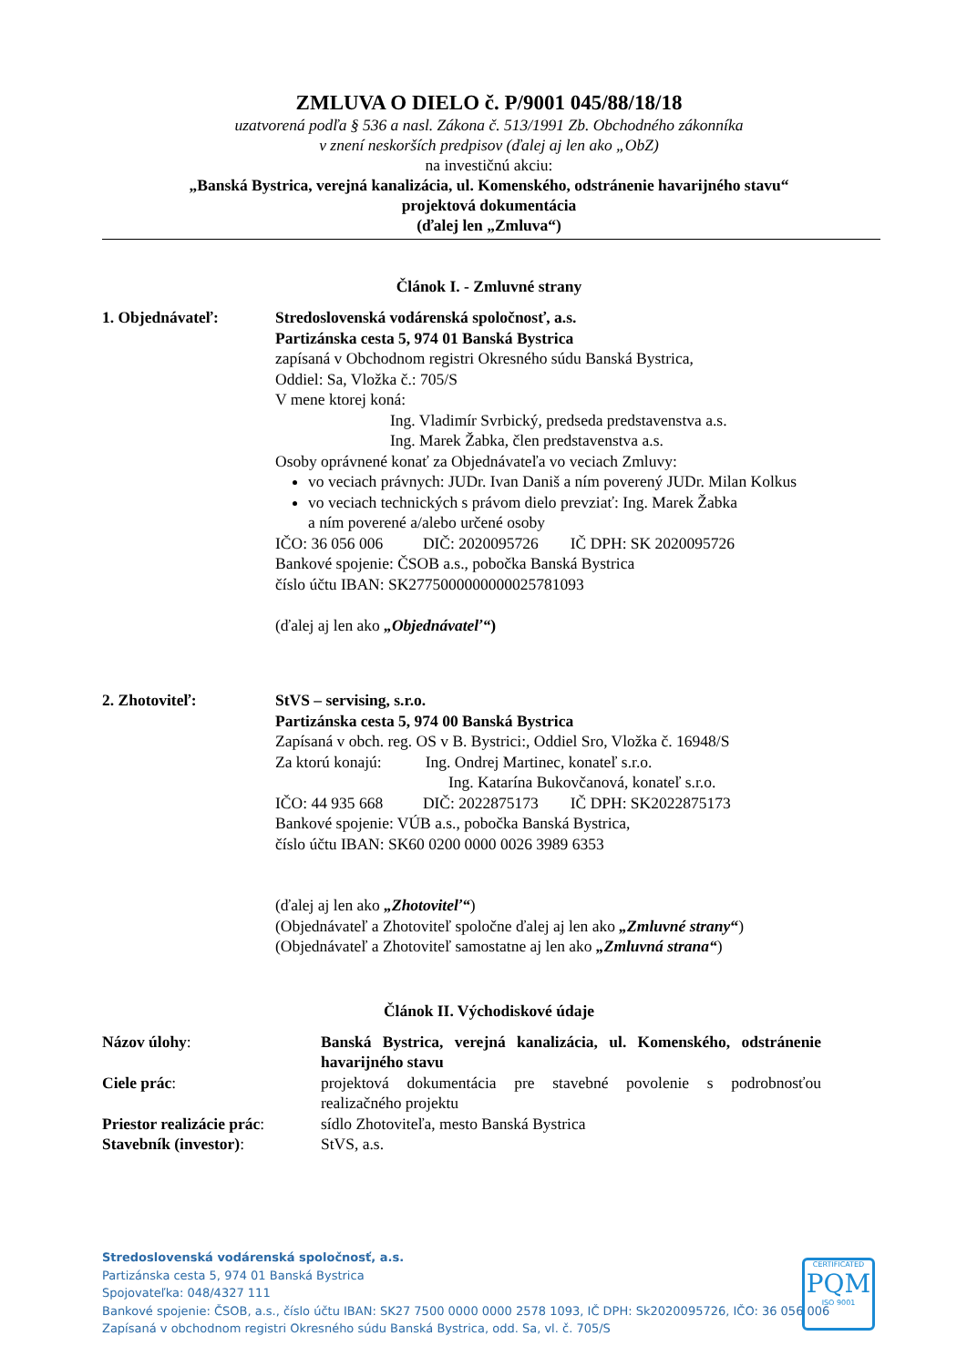ZMLUVA O DIELO č. P/9001 045/88/18/18
uzatvorená podľa § 536 a nasl. Zákona č. 513/1991 Zb. Obchodného zákonníka
v znení neskorších predpisov (ďalej aj len ako „ObZ)
na investičnú akciu:
„Banská Bystrica, verejná kanalizácia, ul. Komenského, odstránenie havarijného stavu“
projektová dokumentácia
(ďalej len „Zmluva“)
Článok I. - Zmluvné strany
1. Objednávateľ: Stredoslovenská vodárenská spoločnosť, a.s.
Partizánska cesta 5, 974 01 Banská Bystrica
zapísaná v Obchodnom registri Okresného súdu Banská Bystrica,
Oddiel: Sa, Vložka č.: 705/S
V mene ktorej koná:
Ing. Vladimír Svrbický, predseda predstavenstva a.s.
Ing. Marek Žabka, člen predstavenstva a.s.
Osoby oprávnené konať za Objednávateľa vo veciach Zmluvy:
vo veciach právnych: JUDr. Ivan Daniš a ním poverený JUDr. Milan Kolkus
vo veciach technických s právom dielo prevziať: Ing. Marek Žabka
a ním poverené a/alebo určené osoby
IČO: 36 056 006 DIČ: 2020095726 IČ DPH: SK 2020095726
Bankové spojenie: ČSOB a.s., pobočka Banská Bystrica
číslo účtu IBAN: SK2775000000000025781093
(ďalej aj len ako „Objednávateľ“)
2. Zhotoviteľ: StVS – servising, s.r.o.
Partizánska cesta 5, 974 00 Banská Bystrica
Zapísaná v obch. reg. OS v B. Bystrici:, Oddiel Sro, Vložka č. 16948/S
Za ktorú konajú: Ing. Ondrej Martinec, konateľ s.r.o.
Ing. Katarína Bukovčanová, konateľ s.r.o.
IČO: 44 935 668 DIČ: 2022875173 IČ DPH: SK2022875173
Bankové spojenie: VÚB a.s., pobočka Banská Bystrica,
číslo účtu IBAN: SK60 0200 0000 0026 3989 6353
(ďalej aj len ako „Zhotoviteľ“)
(Objednávateľ a Zhotoviteľ spoločne ďalej aj len ako „Zmluvné strany“)
(Objednávateľ a Zhotoviteľ samostatne aj len ako „Zmluvná strana“)
Článok II. Východiskové údaje
Názov úlohy: Banská Bystrica, verejná kanalizácia, ul. Komenského, odstránenie havarijného stavu
Ciele prác: projektová dokumentácia pre stavebné povolenie s podrobnosťou realizačného projektu
Priestor realizácie prác:
sídlo Zhotoviteľa, mesto Banská Bystrica
Stavebník (investor): StVS, a.s.
Stredoslovenská vodárenská spoločnosť, a.s.
Partizánska cesta 5, 974 01 Banská Bystrica
Spojovateľka: 048/4327 111
Bankové spojenie: ČSOB, a.s., číslo účtu IBAN: SK27 7500 0000 0000 2578 1093, IČ DPH: Sk2020095726, IČO: 36 056 006
Zapísaná v obchodnom registri Okresného súdu Banská Bystrica, odd. Sa, vl. č. 705/S
CERTIFICATED
PQM
ISO 9001